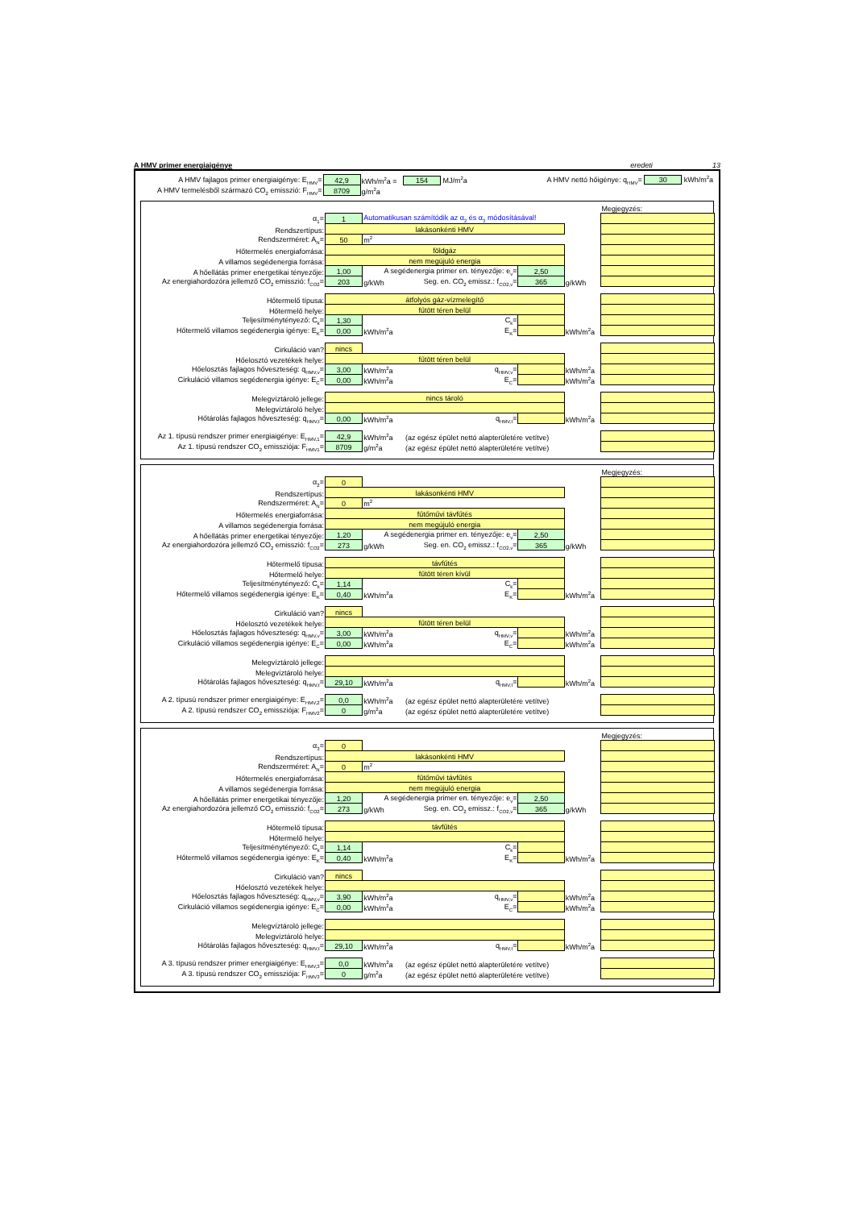A HMV primer energiaigénye eredeti 13
| A HMV fajlagos primer energiaigénye: E<sub>HMV</sub>= | 42,9 | kWh/m<sup>2</sup>a = | 154 MJ/m<sup>2</sup>a | A HMV nettó hőigénye: q<sub>HMV</sub>= 30 kWh/m<sup>2</sup>a | | |
| A HMV termelésből származó CO<sub>2</sub> emisszió: F<sub>HMV</sub>= | 8709 | g/m<sup>2</sup>a | | | | |
| | | | | | | Megjegyzés: |
| α<sub>1</sub>= | 1 | Automatikusan számítódik az α<sub>2</sub> és α<sub>3</sub> módosításával! | | | | |
| Rendszertípus: | lakásonkénti HMV | | | | | |
| Rendszerméret: A<sub>N</sub>= | 50 | m<sup>2</sup> | | | | |
| Hőtermelés energiaforrása: | földgáz | | | | | |
| A villamos segédenergia forrása: | nem megújuló energia | | | | | |
| A hőellátás primer energetikai tényezője: | 1,00 | A segédenergia primer en. tényezője: e<sub>v</sub>= | | 2,50 | | |
| Az energiahordozóra jellemző CO<sub>2</sub> emisszió: f<sub>CO2</sub>= | 203 | g/kWh | Seg. en. CO<sub>2</sub> emissz.: f<sub>CO2,v</sub>= | 365 | g/kWh | |
| Hőtermelő típusa: | átfolyós gáz-vízmelegítő | | | | | |
| Hőtermelő helye: | fűtött téren belül | | | | | |
| Teljesítménytényező: C<sub>k</sub>= | 1,30 | | C<sub>k</sub>= | | | |
| Hőtermelő villamos segédenergia igénye: E<sub>K</sub>= | 0,00 | kWh/m<sup>2</sup>a | E<sub>K</sub>= | | kWh/m<sup>2</sup>a | |
| Cirkuláció van? | nincs | | | | | |
| Hőelosztó vezetékek helye: | fűtött téren belül | | | | | |
| Hőelosztás fajlagos hőveszteség: q<sub>HMV,v</sub>= | 3,00 | kWh/m<sup>2</sup>a | q<sub>HMV,v</sub>= | | kWh/m<sup>2</sup>a | |
| Cirkuláció villamos segédenergia igénye: E<sub>C</sub>= | 0,00 | kWh/m<sup>2</sup>a | E<sub>C</sub>= | | kWh/m<sup>2</sup>a | |
| Melegvíztároló jellege: | nincs tároló | | | | | |
| Melegvíztároló helye: | | | | | | |
| Hőtárolás fajlagos hőveszteség: q<sub>HMV,t</sub>= | 0,00 | kWh/m<sup>2</sup>a | q<sub>HMV,t</sub>= | | kWh/m<sup>2</sup>a | |
| Az 1. típusú rendszer primer energiaigénye: E<sub>HMV,1</sub>= | 42,9 | kWh/m<sup>2</sup>a | (az egész épület nettó alapterületére vetítve) | | | |
| Az 1. típusú rendszer CO<sub>2</sub> emissziója: F<sub>HMV1</sub>= | 8709 | g/m<sup>2</sup>a | (az egész épület nettó alapterületére vetítve) | | | |
| | | | | | | Megjegyzés: |
| α<sub>2</sub>= | 0 | | | | | |
| Rendszertípus: | lakásonkénti HMV | | | | | |
| Rendszerméret: A<sub>N</sub>= | 0 | m<sup>2</sup> | | | | |
| Hőtermelés energiaforrása: | fűtőművi távfűtés | | | | | |
| A villamos segédenergia forrása: | nem megújuló energia | | | | | |
| A hőellátás primer energetikai tényezője: | 1,20 | A segédenergia primer en. tényezője: e<sub>v</sub>= | | 2,50 | | |
| Az energiahordozóra jellemző CO<sub>2</sub> emisszió: f<sub>CO2</sub>= | 273 | g/kWh | Seg. en. CO<sub>2</sub> emissz.: f<sub>CO2,v</sub>= | 365 | g/kWh | |
| Hőtermelő típusa: | távfűtés | | | | | |
| Hőtermelő helye: | fűtött téren kívül | | | | | |
| Teljesítménytényező: C<sub>k</sub>= | 1,14 | | C<sub>k</sub>= | | | |
| Hőtermelő villamos segédenergia igénye: E<sub>K</sub>= | 0,40 | kWh/m<sup>2</sup>a | E<sub>K</sub>= | | kWh/m<sup>2</sup>a | |
| Cirkuláció van? | nincs | | | | | |
| Hőelosztó vezetékek helye: | fűtött téren belül | | | | | |
| Hőelosztás fajlagos hőveszteség: q<sub>HMV,v</sub>= | 3,00 | kWh/m<sup>2</sup>a | q<sub>HMV,v</sub>= | | kWh/m<sup>2</sup>a | |
| Cirkuláció villamos segédenergia igénye: E<sub>C</sub>= | 0,00 | kWh/m<sup>2</sup>a | E<sub>C</sub>= | | kWh/m<sup>2</sup>a | |
| Melegvíztároló jellege: | | | | | | |
| Melegvíztároló helye: | | | | | | |
| Hőtárolás fajlagos hőveszteség: q<sub>HMV,t</sub>= | 29,10 | kWh/m<sup>2</sup>a | q<sub>HMV,t</sub>= | | kWh/m<sup>2</sup>a | |
| A 2. típusú rendszer primer energiaigénye: E<sub>HMV,2</sub>= | 0,0 | kWh/m<sup>2</sup>a | (az egész épület nettó alapterületére vetítve) | | | |
| A 2. típusú rendszer CO<sub>2</sub> emissziója: F<sub>HMV2</sub>= | 0 | g/m<sup>2</sup>a | (az egész épület nettó alapterületére vetítve) | | | |
| | | | | | | Megjegyzés: |
| α<sub>3</sub>= | 0 | | | | | |
| Rendszertípus: | lakásonkénti HMV | | | | | |
| Rendszerméret: A<sub>N</sub>= | 0 | m<sup>2</sup> | | | | |
| Hőtermelés energiaforrása: | fűtőművi távfűtés | | | | | |
| A villamos segédenergia forrása: | nem megújuló energia | | | | | |
| A hőellátás primer energetikai tényezője: | 1,20 | A segédenergia primer en. tényezője: e<sub>v</sub>= | | 2,50 | | |
| Az energiahordozóra jellemző CO<sub>2</sub> emisszió: f<sub>CO2</sub>= | 273 | g/kWh | Seg. en. CO<sub>2</sub> emissz.: f<sub>CO2,v</sub>= | 365 | g/kWh | |
| Hőtermelő típusa: | távfűtés | | | | | |
| Hőtermelő helye: | | | | | | |
| Teljesítménytényező: C<sub>k</sub>= | 1,14 | | C<sub>k</sub>= | | | |
| Hőtermelő villamos segédenergia igénye: E<sub>K</sub>= | 0,40 | kWh/m<sup>2</sup>a | E<sub>K</sub>= | | kWh/m<sup>2</sup>a | |
| Cirkuláció van? | nincs | | | | | |
| Hőelosztó vezetékek helye: | | | | | | |
| Hőelosztás fajlagos hőveszteség: q<sub>HMV,v</sub>= | 3,90 | kWh/m<sup>2</sup>a | q<sub>HMV,v</sub>= | | kWh/m<sup>2</sup>a | |
| Cirkuláció villamos segédenergia igénye: E<sub>C</sub>= | 0,00 | kWh/m<sup>2</sup>a | E<sub>C</sub>= | | kWh/m<sup>2</sup>a | |
| Melegvíztároló jellege: | | | | | | |
| Melegvíztároló helye: | | | | | | |
| Hőtárolás fajlagos hőveszteség: q<sub>HMV,t</sub>= | 29,10 | kWh/m<sup>2</sup>a | q<sub>HMV,t</sub>= | | kWh/m<sup>2</sup>a | |
| A 3. típusú rendszer primer energiaigénye: E<sub>HMV,3</sub>= | 0,0 | kWh/m<sup>2</sup>a | (az egész épület nettó alapterületére vetítve) | | | |
| A 3. típusú rendszer CO<sub>2</sub> emissziója: F<sub>HMV3</sub>= | 0 | g/m<sup>2</sup>a | (az egész épület nettó alapterületére vetítve) | | | |